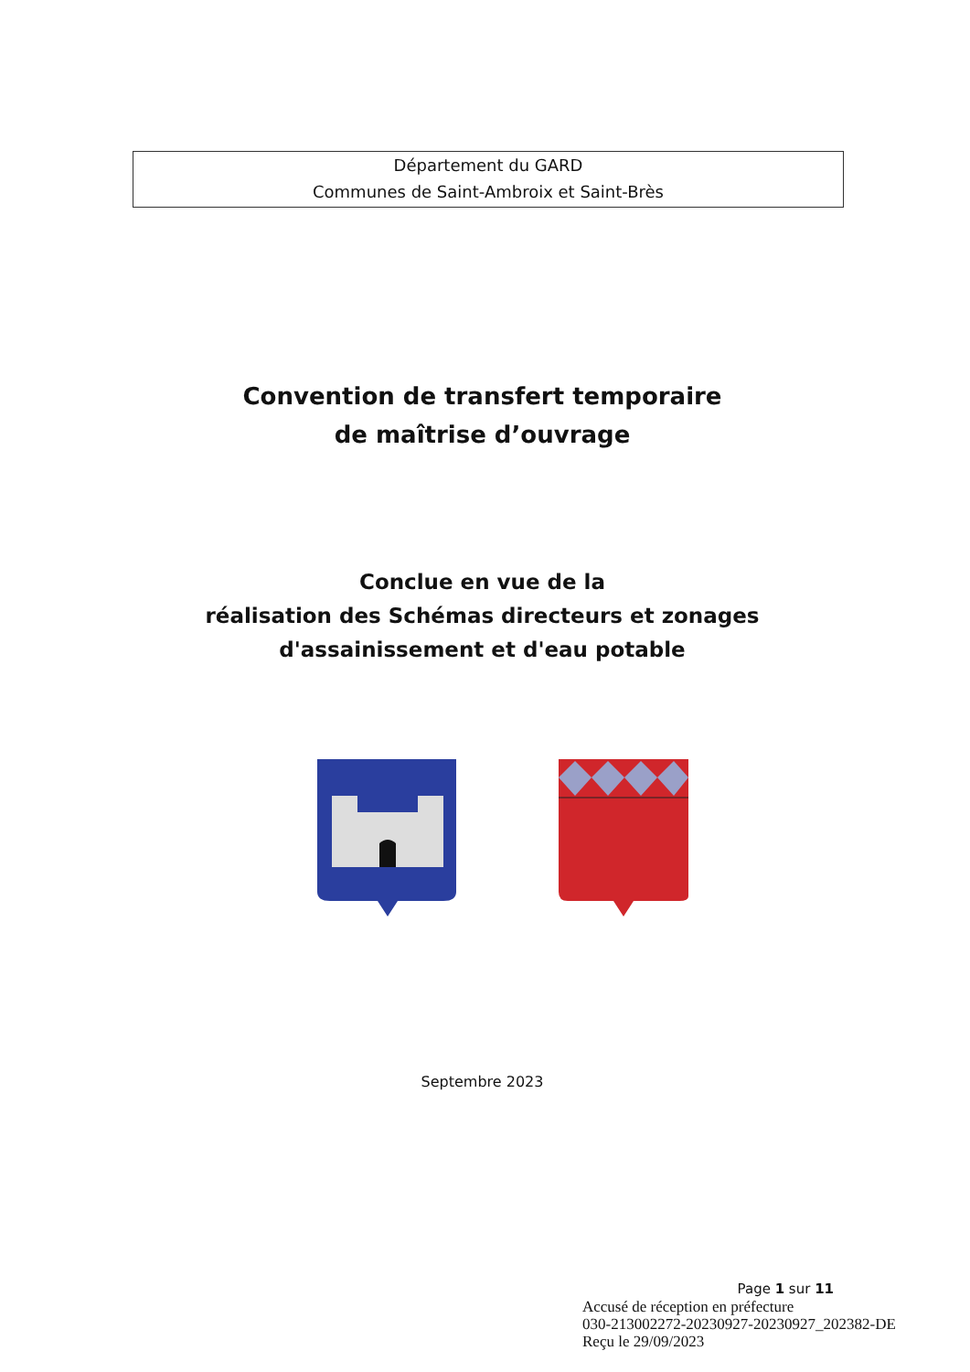Département du GARD
Communes de Saint-Ambroix et Saint-Brès
Convention de transfert temporaire
de maîtrise d’ouvrage
Conclue en vue de la
réalisation des Schémas directeurs et zonages
d'assainissement et d'eau potable
Septembre 2023
Page 1 sur 11
Accusé de réception en préfecture
030-213002272-20230927-20230927_202382-DE
Reçu le 29/09/2023